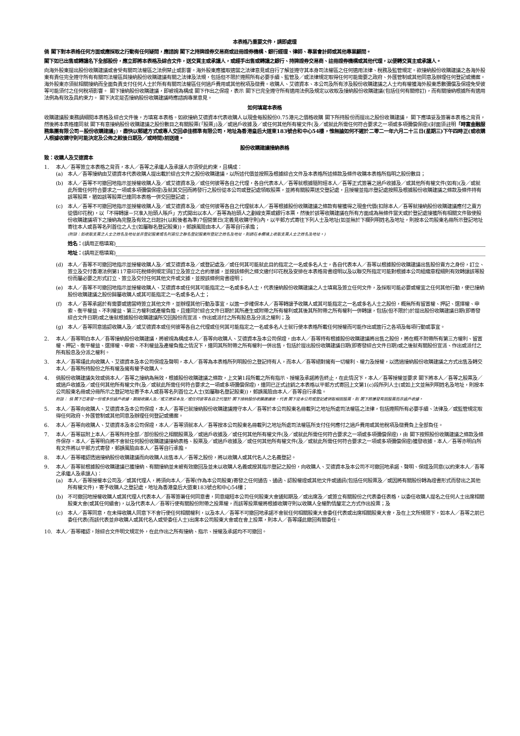本表格乃重要文件，請即處理
倘 閣下對本表格任何方面或應採取之行動有任何疑問，應諮詢 閣下之持牌證券交易商或註冊證券機構、銀行經理、律師、專業會計師或其他專業顧問。
閣下如已出售或轉讓名下全部股份，應立即將本表格及綜合文件，送交買主或承讓人，或經手出售或轉讓之銀行、持牌證券交易商、註冊證券機構或其他代理，以便轉交買主或承讓人。
向海外股東提出股份收購建議或會受有關司法權區之法例禁止或影響。海外股東應獲取適當之法律意見或自行了解並遵守其本身司法權區之任何適用法律、稅務及監管規定。欲接納股份收購建議之各海外股東有責任完全遵守所有有關司法權區與接納股份收購建議有關之法律及法規，包括但不限於遵照所有必要手續、監管及／或法律規定取得任何可能需要之政府、外匯管制或其他同意及辦理任何登記或備案。海外股東亦須就相關接納而全面負責支付任何人士於所有有關司法權區任何過戶費用或其他稅項及徵費。收購人、艾德資本、本公司及所有涉及股份收購建議之人士均有權獲海外股東悉數彌償及保證免受彼等可能須付之任何稅項影響。 閣下接納股份收購建議，即被視為構成 閣下作出之保證，表示 閣下已完全遵守所有適用法例及規定以收取及接納股份收購建議(包括任何有關修訂)，而有關接納根據所有適用法例為有效及具約束力。 閣下決定是否接納股份收購建議時應諮詢專業意見。
如何填寫本表格
收購建議股東務請細閱本表格及綜合文件後，方填寫本表格。如欲接納艾德資本代表收購人以現金每股股份0.75港元之價格收購 閣下所持股份而提出之股份收購建議， 閣下應填妥及簽署本表格之背頁，然後將本表格連同就 閣下有意接納股份收購建議之股份數目之有關股票(「股票」)及／或過戶收據及／或任何其他所有權文件(及／或就此所需任何符合要求之一項或多項彌償保證)(封面須註明「時富金融服務集團有限公司－股份收購建議」)，盡快以郵遞方式或專人交回卓佳標準有限公司，地址為香港皇后大道東183號合和中心54樓，惟無論如何不遲於二零二一年六月二十三日(星期三)下午四時正(或收購人根據收購守則可能決定及公佈之較後日期及／或時間)前送達。
股份收購建議接納表格
致：收購人及艾德資本
1. 本人／吾等簽立本表格之背頁，本人／吾等之承繼人及承讓人亦須受此約束，且構成：
(a) 本人／吾等接納由艾德資本代表收購人提出載於綜合文件之股份收購建議，以所述代價並按照及根據綜合文件及本表格所述條款及條件收購本表格所指明之股份數目；
(b) 本人／吾等不可撤回地指示並授權收購人及／或艾德資本及／或任何彼等各自之代理，各自代表本人／吾等就根據隨附經本人／吾等正式簽署之過戶收據及／或其他所有權文件(如有)(及／或就此所需任何符合要求之一項或多項彌償保證)及就其交回而將發行之股份從本公司或登記處領取股票，並將有關股票送交登記處，且授權並指示登記處按照及根據股份收購建議之條款及條件持有該等股票，猶如該等股票已連同本表格一併交回登記處；
(c) 本人／吾等不可撤回地指示並授權收購人及／或艾德資本及／或任何彼等各自之代理就本人／吾等根據股份收購建議之條款有權獲得之現金代價(扣除本人／吾等就接納股份收購建議應付之賣方從價印花稅)，以「不得轉讓－只准入抬頭人賬戶」方式開出以本人／吾等為抬頭人之劃線支票或銀行本票，然後於該等收購建議在所有方面成為無條件當天或於登記處接獲所有相關文件致使股份收購建議項下之接納為完整及有效之日起計(以較後者為準)7個營業日(定義見收購守則)內，以平郵方式寄往下列人士及地址(如並無於下欄列明姓名及地址，則按本公司股東名冊所示登記地址寄往本人或吾等名列首位之人士(如屬聯名登記股東))，郵誤風險由本人／吾等自行承擔；
(附註：如收取支票之人士之姓名及地址並非登記股東或名列首位之聯名登記股東所登記之姓名及地址，則請在本欄填上收取支票人士之姓名及地址。)
姓名： (請用正楷填寫)
地址： (請用正楷填寫)
(d) 本人／吾等不可撤回地指示並授權收購人及／或艾德資本及／或登記處及／或任何其可能就此目的指定之一名或多名人士，各自代表本人／吾等以根據股份收購建議出售股份賣方之身份，訂立、簽立及交付香港法例第117章印花稅條例規定須訂立及簽立之合約單據，並按該條例之條文繳付印花稅及安排在本表格背書證明以及以聯交所指定可能對根據本公司組織章程細則有效轉讓該等股份而屬必要之形式訂立、簽立及交付任何其他文件或文據，並按該條例背書證明；
(e) 本人／吾等不可撤回地指示並授權收購人、艾德資本或任何其可能指定之一名或多名人士，代表接納股份收購建議之人士填寫及簽立任何文件，及採取可能必要或權宜之任何其他行動，使已接納股份收購建議之股份歸屬收購人或其可能指定之一名或多名人士；
(f) 本人／吾等承諾於有需要或適當時簽立其他文件，並辦理其他行動及事宜，以進一步確保本人／吾等轉讓予收購人或其可能指定之一名或多名人士之股份，概無所有留置權、押記、選擇權、申索、衡平權益、不利權益、第三方權利或產權負擔，且連同於綜合文件日期於其所產生或附帶之所有權利或其後其所附帶之所有權利一併轉讓，包括(但不限於)於提出股份收購建議日期(即寄發綜合文件日期)或之後就根據股份收購建議所交回股份而宣派、作出或派付之所有股息及分派之權利；及
(g) 本人／吾等同意追認收購人及／或艾德資本或任何彼等各自之代理或任何其可能指定之一名或多名人士就行使本表格所載任何授權而可能作出或進行之各項及每項行動或事宜。
2. 本人／吾等明白本人／吾等接納股份收購建議，將被視為構成本人／吾等向收購人、艾德資本及本公司保證，由本人／吾等持有根據股份收購建議將出售之股份，將在概不附帶所有第三方權利、留置權、押記、衡平權益、選擇權、申索、不利權益及產權負擔之情況下，連同其所附帶之所有權利一併出售，包括於提出股份收購建議日期(即寄發綜合文件日期)或之後就有關股份宣派、作出或派付之所有股息及分派之權利。
3. 本人／吾等謹此向收購人、艾德資本及本公司保證及聲明，本人／吾等為本表格所列明股份之登記持有人，而本人／吾等絕對擁有一切權利、權力及授權，以透過接納股份收購建議之方式出售及轉交本人／吾等所持股份之所有權及擁有權予收購人。
4. 倘股份收購建議失效或倘本人／吾等之接納為無效，根據股份收購建議之條款，上文第1段所載之所有指示、授權及承諾將告終止，在此情況下，本人／吾等授權並要求 閣下將本人／吾等之股票及／或過戶收據及／或任何其他所有權文件(及／或就此所需任何符合要求之一項或多項彌償保證)，連同已正式註銷之本表格以平郵方式寄回上文第1(c)段所列人士(或如上文並無列明姓名及地址，則按本公司股東名冊或分冊所示之登記地址寄予本人或吾等名列首位之人士(如屬聯名登記股東))，郵誤風險由本人／吾等自行承擔。
附註： 倘 閣下已寄發一份或多份過戶收據，期間收購人及／或艾德資本及／或任何彼等各自之代理於 閣下接納股份收購建議後，代表 閣下從本公司或登記處領取相關股票，則 閣下將獲發有關股票而非過戶收據。
5. 本人／吾等向收購人、艾德資本及本公司保證，本人／吾等已就接納股份收購建議遵守本人／吾等於本公司股東名冊載列之地址所處司法權區之法律，包括遵照所有必要手續、法律及／或監管規定取得任何政府、外匯管制或其他同意及辦理任何登記或備案。
6. 本人／吾等向收購人、艾德資本及本公司保證，本人／吾等須就本人／吾等按本公司股東名冊載列之地址所處司法權區所支付任何應付之過戶費用或其他稅項及徵費負上全部負任。
7. 本人／吾等茲附上本人／吾等所持全部／部份股份之相關股票及／或過戶收據及／或任何其他所有權文件(及／或就此所需任何符合要求之一項或多項彌償保證)，由 閣下按照股份收購建議之條款及條件保存。本人／吾等明白將不會就任何股份收購建議接納表格、股票及／或過戶收據及／或任何其他所有權文件(及／或就此所需任何符合要求之一項或多項彌償保證)獲發收據。本人／吾等亦明白所有文件將以平郵方式寄發，郵誤風險由本人／吾等自行承擔。
8. 本人／吾等確認透過接納股份收購建議而向收購人出售本人／吾等之股份，將以收購人或其代名人之名義登記。
9. 本人／吾等就根據股份收購建議已獲接納、有關接納並未被有效撤回及並未以收購人名義或按其指示登記之股份，向收購人、艾德資本及本公司不可撤回地承諾、聲明、保證及同意(以約束本人／吾等之承繼人及承讓人)：
(a) 本人／吾等授權本公司及／或其代理人，將須向本人／吾等(作為本公司股東)寄發之任何通告、通函、認股權證或其他文件或通訊(包括任何股票及／或因將有關股份轉為證書形式而發出之其他所有權文件)，寄予收購人之登記處，地址為香港皇后大道東183號合和中心54樓；
(b) 不可撤回地授權收購人或其代理人代表本人／吾等簽署任何同意書，同意縮短本公司任何股東大會通知期及／或出席及／或簽立有關股份之代表委任表格，以委任收購人提名之任何人士出席相關股東大會(或其任何續會)，以及代表本人／吾等行使有關股份附帶之投票權，而該等投票權將根據收購守則以收購人全權酌情釐定之方式作出投票；及
(c) 本人／吾等同意，在未得收購人同意下不會行使任何相關權利，以及本人／吾等不可撤回地承諾不會就任何相關股東大會委任代表或出席相關股東大會，及在上文所規限下，如本人／吾等之前已委任代表(而該代表並非收購人或其代名人或受委任人士)出席本公司股東大會或在會上投票，則本人／吾等謹此撤回有關委任。
10. 本人／吾等確認，除綜合文件明文規定外，在此作出之所有接納、指示、授權及承諾均不可撤回。